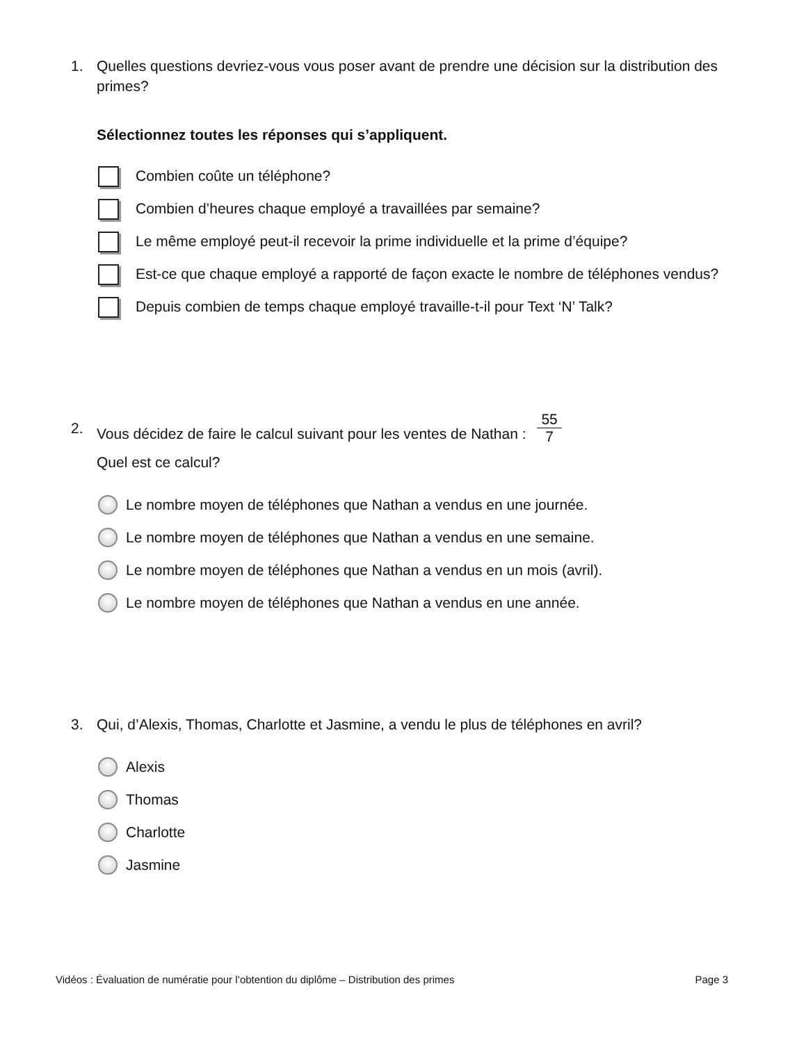1. Quelles questions devriez-vous vous poser avant de prendre une décision sur la distribution des primes?
Sélectionnez toutes les réponses qui s’appliquent.
Combien coûte un téléphone?
Combien d’heures chaque employé a travaillées par semaine?
Le même employé peut-il recevoir la prime individuelle et la prime d’équipe?
Est-ce que chaque employé a rapporté de façon exacte le nombre de téléphones vendus?
Depuis combien de temps chaque employé travaille-t-il pour Text ‘N’ Talk?
2. Vous décidez de faire le calcul suivant pour les ventes de Nathan : 55 7
Quel est ce calcul?
Le nombre moyen de téléphones que Nathan a vendus en une journée.
Le nombre moyen de téléphones que Nathan a vendus en une semaine.
Le nombre moyen de téléphones que Nathan a vendus en un mois (avril).
Le nombre moyen de téléphones que Nathan a vendus en une année.
3. Qui, d’Alexis, Thomas, Charlotte et Jasmine, a vendu le plus de téléphones en avril?
Alexis
Thomas
Charlotte
Jasmine
Vidéos : Évaluation de numératie pour l’obtention du diplôme – Distribution des primes Page 3